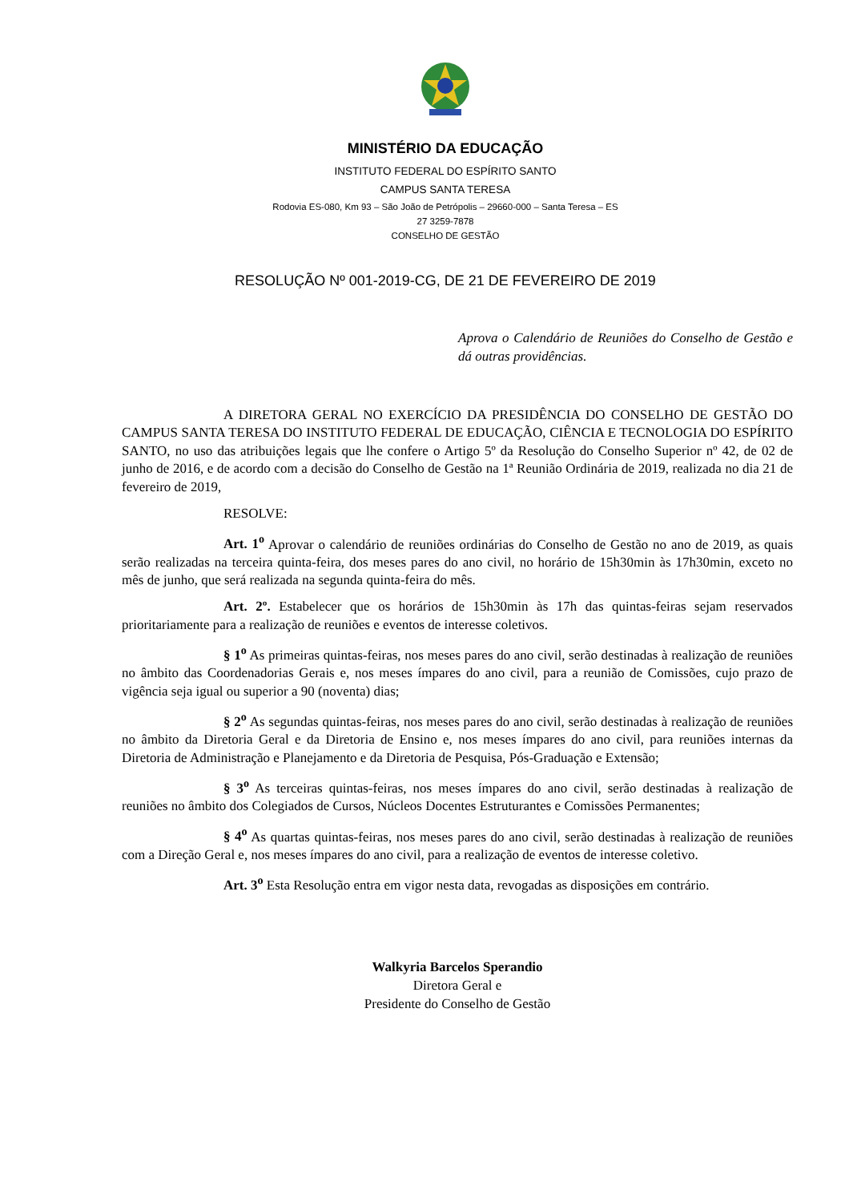MINISTÉRIO DA EDUCAÇÃO
INSTITUTO FEDERAL DO ESPÍRITO SANTO
CAMPUS SANTA TERESA
Rodovia ES-080, Km 93 – São João de Petrópolis – 29660-000 – Santa Teresa – ES
27 3259-7878
CONSELHO DE GESTÃO
RESOLUÇÃO Nº 001-2019-CG, DE 21 DE FEVEREIRO DE 2019
Aprova o Calendário de Reuniões do Conselho de Gestão e dá outras providências.
A DIRETORA GERAL NO EXERCÍCIO DA PRESIDÊNCIA DO CONSELHO DE GESTÃO DO CAMPUS SANTA TERESA DO INSTITUTO FEDERAL DE EDUCAÇÃO, CIÊNCIA E TECNOLOGIA DO ESPÍRITO SANTO, no uso das atribuições legais que lhe confere o Artigo 5º da Resolução do Conselho Superior nº 42, de 02 de junho de 2016, e de acordo com a decisão do Conselho de Gestão na 1ª Reunião Ordinária de 2019, realizada no dia 21 de fevereiro de 2019,
RESOLVE:
Art. 1<sup>o</sup> Aprovar o calendário de reuniões ordinárias do Conselho de Gestão no ano de 2019, as quais serão realizadas na terceira quinta-feira, dos meses pares do ano civil, no horário de 15h30min às 17h30min, exceto no mês de junho, que será realizada na segunda quinta-feira do mês.
Art. 2º. Estabelecer que os horários de 15h30min às 17h das quintas-feiras sejam reservados prioritariamente para a realização de reuniões e eventos de interesse coletivos.
§ 1<sup>o</sup> As primeiras quintas-feiras, nos meses pares do ano civil, serão destinadas à realização de reuniões no âmbito das Coordenadorias Gerais e, nos meses ímpares do ano civil, para a reunião de Comissões, cujo prazo de vigência seja igual ou superior a 90 (noventa) dias;
§ 2<sup>o</sup> As segundas quintas-feiras, nos meses pares do ano civil, serão destinadas à realização de reuniões no âmbito da Diretoria Geral e da Diretoria de Ensino e, nos meses ímpares do ano civil, para reuniões internas da Diretoria de Administração e Planejamento e da Diretoria de Pesquisa, Pós-Graduação e Extensão;
§ 3<sup>o</sup> As terceiras quintas-feiras, nos meses ímpares do ano civil, serão destinadas à realização de reuniões no âmbito dos Colegiados de Cursos, Núcleos Docentes Estruturantes e Comissões Permanentes;
§ 4<sup>o</sup> As quartas quintas-feiras, nos meses pares do ano civil, serão destinadas à realização de reuniões com a Direção Geral e, nos meses ímpares do ano civil, para a realização de eventos de interesse coletivo.
Art. 3<sup>o</sup> Esta Resolução entra em vigor nesta data, revogadas as disposições em contrário.
Walkyria Barcelos Sperandio
Diretora Geral e
Presidente do Conselho de Gestão